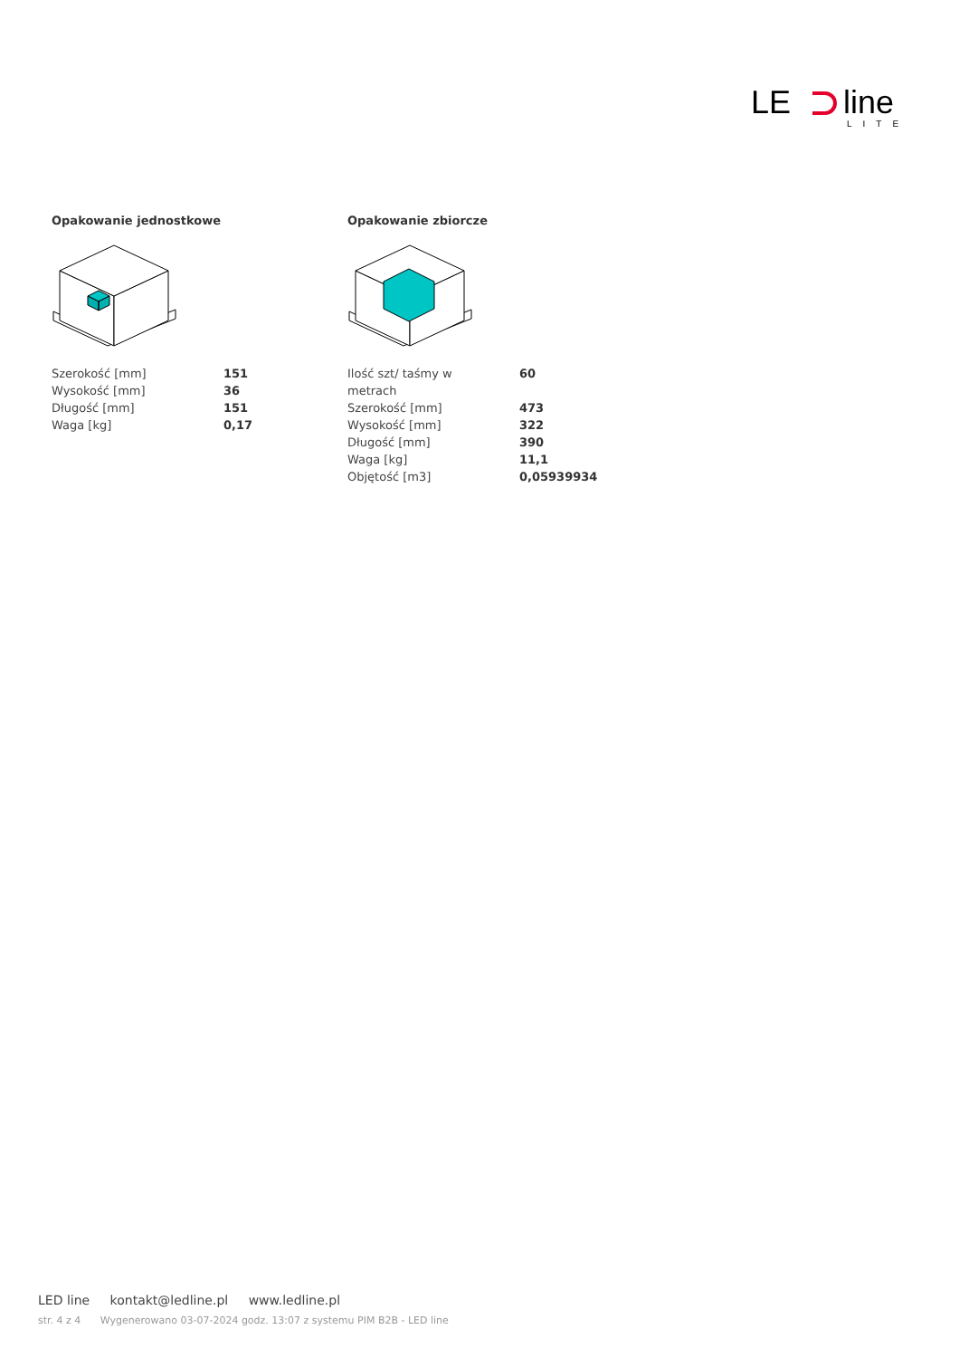LE
line
LITE
Opakowanie jednostkowe
| Szerokość [mm] | 151 |
| Wysokość [mm] | 36 |
| Długość [mm] | 151 |
| Waga [kg] | 0,17 |
Opakowanie zbiorcze
| Ilość szt/ taśmy w metrach | 60 |
| Szerokość [mm] | 473 |
| Wysokość [mm] | 322 |
| Długość [mm] | 390 |
| Waga [kg] | 11,1 |
| Objętość [m3] | 0,05939934 |
LED line kontakt@ledline.pl www.ledline.pl
str. 4 z 4 Wygenerowano 03-07-2024 godz. 13:07 z systemu PIM B2B - LED line